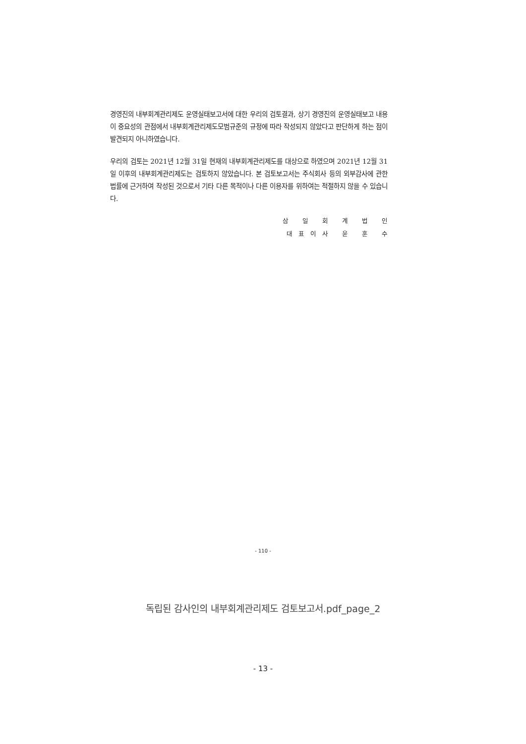경영진의 내부회계관리제도 운영실태보고서에 대한 우리의 검토결과, 상기 경영진의 운영실태보고 내용이 중요성의 관점에서 내부회계관리제도모범규준의 규정에 따라 작성되지 않았다고 판단하게 하는 점이 발견되지 아니하였습니다.
우리의 검토는 2021년 12월 31일 현재의 내부회계관리제도를 대상으로 하였으며 2021년 12월 31일 이후의 내부회계관리제도는 검토하지 않았습니다. 본 검토보고서는 주식회사 등의 외부감사에 관한 법률에 근거하여 작성된 것으로서 기타 다른 목적이나 다른 이용자를 위하여는 적절하지 않을 수 있습니다.
삼 일 회 계 법 인
대표이사 윤 훈 수
- 110 -
독립된 감사인의 내부회계관리제도 검토보고서.pdf_page_2
- 13 -